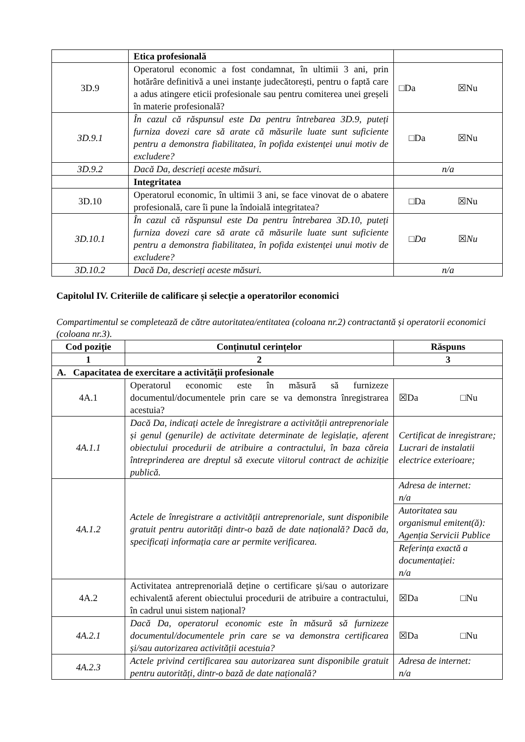| | Etica profesională | |
| 3D.9 | Operatorul economic a fost condamnat, în ultimii 3 ani, prin hotărâre definitivă a unei instanțe judecătorești, pentru o faptă care a adus atingere eticii profesionale sau pentru comiterea unei greșeli în materie profesională? | □Da ☒Nu |
| 3D.9.1 | În cazul că răspunsul este Da pentru întrebarea 3D.9, puteți furniza dovezi care să arate că măsurile luate sunt suficiente pentru a demonstra fiabilitatea, în pofida existenței unui motiv de excludere? | □Da ☒Nu |
| 3D.9.2 | Dacă Da, descrieți aceste măsuri. | n/a |
| | Integritatea | |
| 3D.10 | Operatorul economic, în ultimii 3 ani, se face vinovat de o abatere profesională, care îi pune la îndoială integritatea? | □Da ☒Nu |
| 3D.10.1 | În cazul că răspunsul este Da pentru întrebarea 3D.10, puteți furniza dovezi care să arate că măsurile luate sunt suficiente pentru a demonstra fiabilitatea, în pofida existenței unui motiv de excludere? | □ Da ☒ Nu |
| 3D.10.2 | Dacă Da, descrieți aceste măsuri. | n/a |
Capitolul IV. Criteriile de calificare și selecție a operatorilor economici
Compartimentul se completează de către autoritatea/entitatea (coloana nr.2) contractantă și operatorii economici (coloana nr.3).
| Cod poziție | Conținutul cerințelor | Răspuns |
| --- | --- | --- |
| 1 | 2 | 3 |
| A. Capacitatea de exercitare a activității profesionale | | |
| 4A.1 | Operatorul economic este în măsură să furnizeze documentul/documentele prin care se va demonstra înregistrarea acestuia? | ☒Da □Nu |
| 4A.1.1 | Dacă Da, indicați actele de înregistrare a activității antreprenoriale și genul (genurile) de activitate determinate de legislație, aferent obiectului procedurii de atribuire a contractului, în baza căreia întreprinderea are dreptul să execute viitorul contract de achiziție publică. | Certificat de inregistrare; Lucrari de instalatii electrice exterioare; |
| 4A.1.2 | Actele de înregistrare a activității antreprenoriale, sunt disponibile gratuit pentru autorități dintr-o bază de date națională? Dacă da, specificați informația care ar permite verificarea. | Adresa de internet: n/a |
| | | Autoritatea sau organismul emitent(ă): Agenția Servicii Publice |
| | | Referința exactă a documentației: n/a |
| 4A.2 | Activitatea antreprenorială deține o certificare și/sau o autorizare echivalentă aferent obiectului procedurii de atribuire a contractului, în cadrul unui sistem național? | ☒Da □Nu |
| 4A.2.1 | Dacă Da, operatorul economic este în măsură să furnizeze documentul/documentele prin care se va demonstra certificarea și/sau autorizarea activității acestuia? | ☒Da □Nu |
| 4A.2.3 | Actele privind certificarea sau autorizarea sunt disponibile gratuit pentru autorități, dintr-o bază de date națională? | Adresa de internet: n/a |